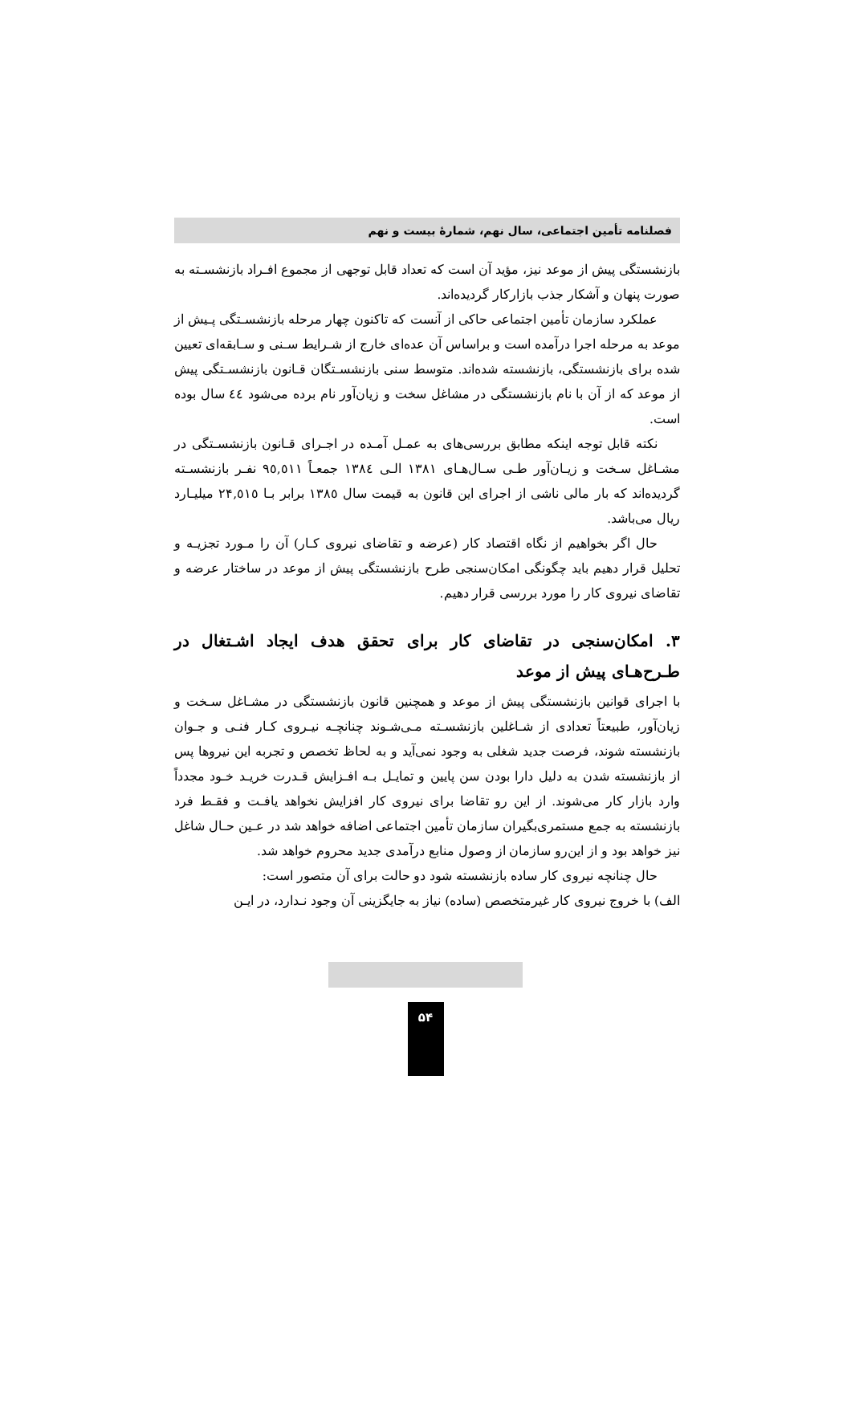فصلنامه تأمین اجتماعی، سال نهم، شمارهٔ بیست و نهم
بازنشستگی پیش از موعد نیز، مؤید آن است که تعداد قابل توجهی از مجموع افـراد بازنشسـته به صورت پنهان و آشکار جذب بازارکار گردیده‌اند.
عملکرد سازمان تأمین اجتماعی حاکی از آنست که تاکنون چهار مرحله بازنشسـتگی پـیش از موعد به مرحله اجرا درآمده است و براساس آن عده‌ای خارج از شـرایط سـنی و سـابقه‌ای تعیین شده برای بازنشستگی، بازنشسته شده‌اند. متوسط سنی بازنشسـتگان قـانون بازنشسـتگی پیش از موعد که از آن با نام بازنشستگی در مشاغل سخت و زیان‌آور نام برده می‌شود ٤٤ سال بوده است.
نکته قابل توجه اینکه مطابق بررسی‌های به عمـل آمـده در اجـرای قـانون بازنشسـتگی در مشـاغل سـخت و زیـان‌آور طـی سـال‌هـای ١٣٨١ الـی ١٣٨٤ جمعـاً ٩٥,٥١١ نفـر بازنشسـته گردیده‌اند که بار مالی ناشی از اجرای این قانون به قیمت سال ١٣٨٥ برابر بـا ٢۴,٥١٥ میلیـارد ریال می‌باشد.
حال اگر بخواهیم از نگاه اقتصاد کار (عرضه و تقاضای نیروی کـار) آن را مـورد تجزیـه و تحلیل قرار دهیم باید چگونگی امکان‌سنجی طرح بازنشستگی پیش از موعد در ساختار عرضه و تقاضای نیروی کار را مورد بررسی قرار دهیم.
۳. امکان‌سنجی در تقاضای کار برای تحقق هدف ایجاد اشـتغال در طـرح‌هـای پیش از موعد
با اجرای قوانین بازنشستگی پیش از موعد و همچنین قانون بازنشستگی در مشـاغل سـخت و زیان‌آور، طبیعتاً تعدادی از شـاغلین بازنشسـته مـی‌شـوند چنانچـه نیـروی کـار فنـی و جـوان بازنشسته شوند، فرصت جدید شغلی به وجود نمی‌آید و به لحاظ تخصص و تجربه این نیروها پس از بازنشسته شدن به دلیل دارا بودن سن پایین و تمایـل بـه افـزایش قـدرت خریـد خـود مجدداً وارد بازار کار می‌شوند. از این رو تقاضا برای نیروی کار افزایش نخواهد یافـت و فقـط فرد بازنشسته به جمع مستمری‌بگیران سازمان تأمین اجتماعی اضافه خواهد شد در عـین حـال شاغل نیز خواهد بود و از این‌رو سازمان از وصول منابع درآمدی جدید محروم خواهد شد.
حال چنانچه نیروی کار ساده بازنشسته شود دو حالت برای آن متصور است:
الف) با خروج نیروی کار غیرمتخصص (ساده) نیاز به جایگزینی آن وجود نـدارد، در ایـن
۵۴